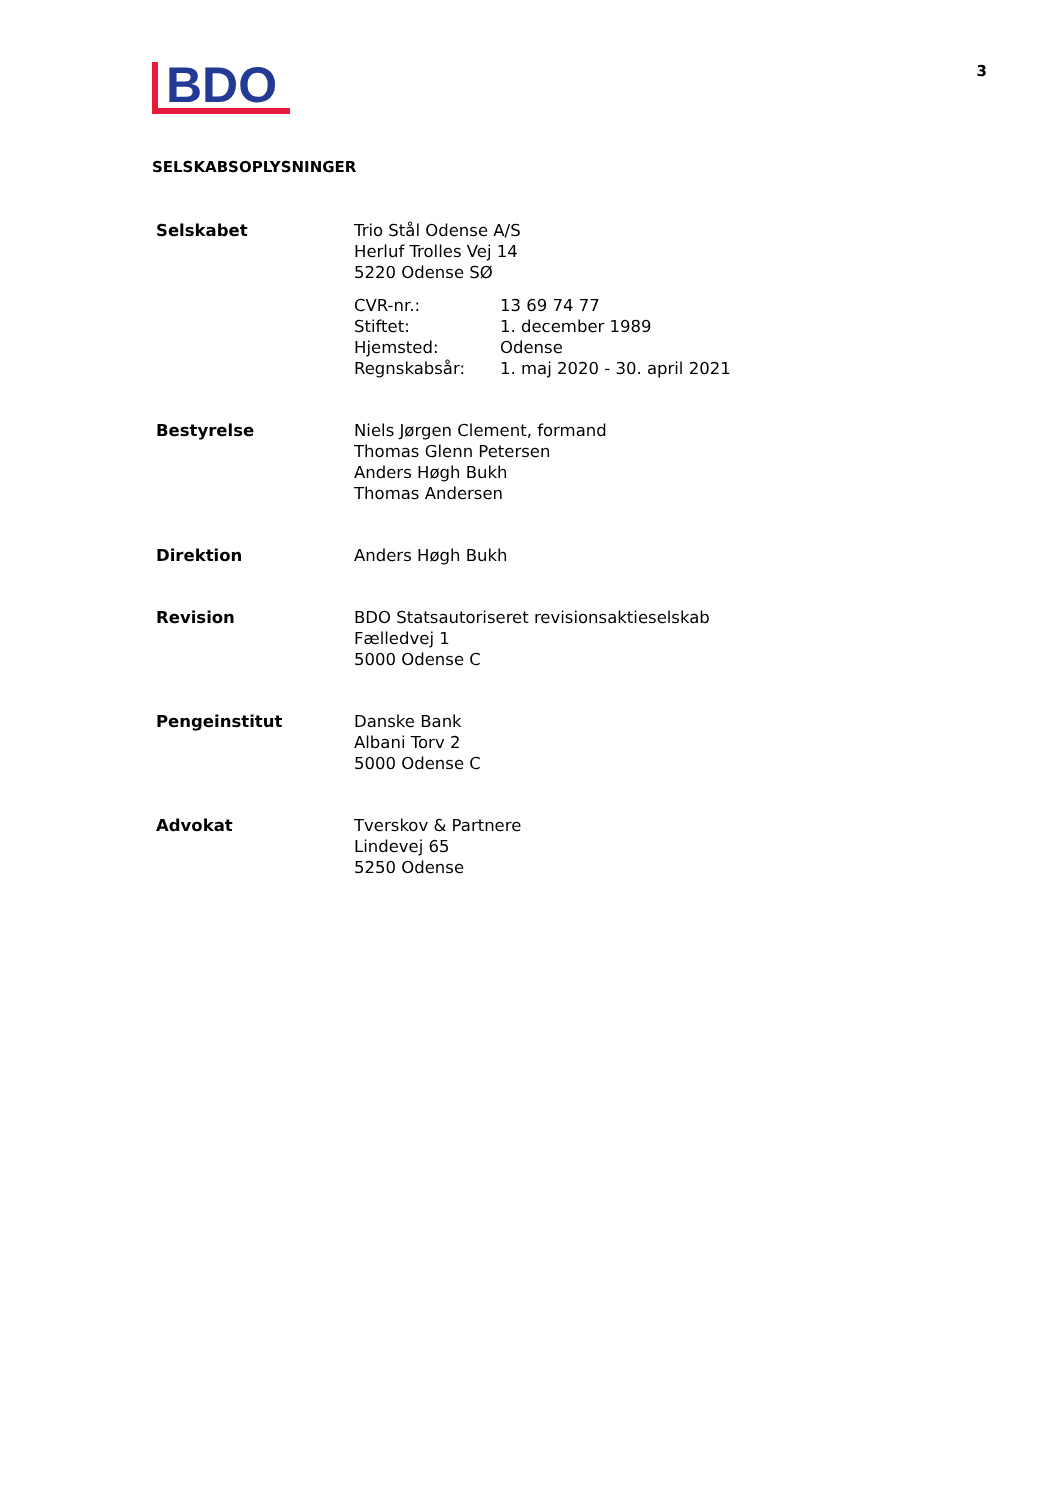3
BDO
SELSKABSOPLYSNINGER
Selskabet Trio Stål Odense A/S
Herluf Trolles Vej 14
5220 Odense SØ
CVR-nr.: 13 69 74 77 Stiftet: 1. december 1989 Hjemsted: Odense Regnskabsår: 1. maj 2020 - 30. april 2021
Bestyrelse Niels Jørgen Clement, formand
Thomas Glenn Petersen
Anders Høgh Bukh
Thomas Andersen
Direktion Anders Høgh Bukh
Revision BDO Statsautoriseret revisionsaktieselskab
Fælledvej 1
5000 Odense C
Pengeinstitut Danske Bank
Albani Torv 2
5000 Odense C
Advokat Tverskov & Partnere
Lindevej 65
5250 Odense